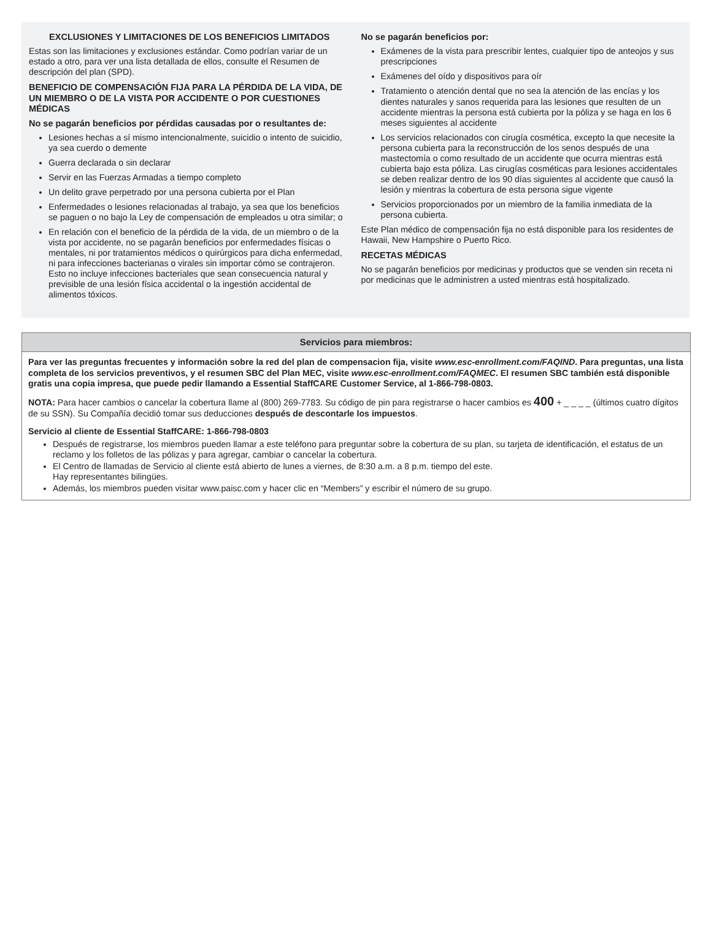EXCLUSIONES Y LIMITACIONES DE LOS BENEFICIOS LIMITADOS
Estas son las limitaciones y exclusiones estándar. Como podrían variar de un estado a otro, para ver una lista detallada de ellos, consulte el Resumen de descripción del plan (SPD).
BENEFICIO DE COMPENSACIÓN FIJA PARA LA PÉRDIDA DE LA VIDA, DE UN MIEMBRO O DE LA VISTA POR ACCIDENTE O POR CUESTIONES MÉDICAS
No se pagarán beneficios por pérdidas causadas por o resultantes de:
Lesiones hechas a sí mismo intencionalmente, suicidio o intento de suicidio, ya sea cuerdo o demente
Guerra declarada o sin declarar
Servir en las Fuerzas Armadas a tiempo completo
Un delito grave perpetrado por una persona cubierta por el Plan
Enfermedades o lesiones relacionadas al trabajo, ya sea que los beneficios se paguen o no bajo la Ley de compensación de empleados u otra similar; o
En relación con el beneficio de la pérdida de la vida, de un miembro o de la vista por accidente, no se pagarán beneficios por enfermedades físicas o mentales, ni por tratamientos médicos o quirúrgicos para dicha enfermedad, ni para infecciones bacterianas o virales sin importar cómo se contrajeron. Esto no incluye infecciones bacteriales que sean consecuencia natural y previsible de una lesión física accidental o la ingestión accidental de alimentos tóxicos.
No se pagarán beneficios por:
Exámenes de la vista para prescribir lentes, cualquier tipo de anteojos y sus prescripciones
Exámenes del oído y dispositivos para oír
Tratamiento o atención dental que no sea la atención de las encías y los dientes naturales y sanos requerida para las lesiones que resulten de un accidente mientras la persona está cubierta por la póliza y se haga en los 6 meses siguientes al accidente
Los servicios relacionados con cirugía cosmética, excepto la que necesite la persona cubierta para la reconstrucción de los senos después de una mastectomía o como resultado de un accidente que ocurra mientras está cubierta bajo esta póliza. Las cirugías cosméticas para lesiones accidentales se deben realizar dentro de los 90 días siguientes al accidente que causó la lesión y mientras la cobertura de esta persona sigue vigente
Servicios proporcionados por un miembro de la familia inmediata de la persona cubierta.
Este Plan médico de compensación fija no está disponible para los residentes de Hawaii, New Hampshire o Puerto Rico.
RECETAS MÉDICAS
No se pagarán beneficios por medicinas y productos que se venden sin receta ni por medicinas que le administren a usted mientras está hospitalizado.
Servicios para miembros:
Para ver las preguntas frecuentes y información sobre la red del plan de compensacion fija, visite www.esc-enrollment.com/FAQIND. Para preguntas, una lista completa de los servicios preventivos, y el resumen SBC del Plan MEC, visite www.esc-enrollment.com/FAQMEC. El resumen SBC también está disponible gratis una copia impresa, que puede pedir llamando a Essential StaffCARE Customer Service, al 1-866-798-0803.
NOTA: Para hacer cambios o cancelar la cobertura llame al (800) 269-7783. Su código de pin para registrarse o hacer cambios es 400 + _ _ _ _ (últimos cuatro dígitos de su SSN). Su Compañía decidió tomar sus deducciones después de descontarle los impuestos.
Servicio al cliente de Essential StaffCARE: 1-866-798-0803
Después de registrarse, los miembros pueden llamar a este teléfono para preguntar sobre la cobertura de su plan, su tarjeta de identificación, el estatus de un reclamo y los folletos de las pólizas y para agregar, cambiar o cancelar la cobertura.
El Centro de llamadas de Servicio al cliente está abierto de lunes a viernes, de 8:30 a.m. a 8 p.m. tiempo del este.
Hay representantes bilingües.
Además, los miembros pueden visitar www.paisc.com y hacer clic en “Members” y escribir el número de su grupo.